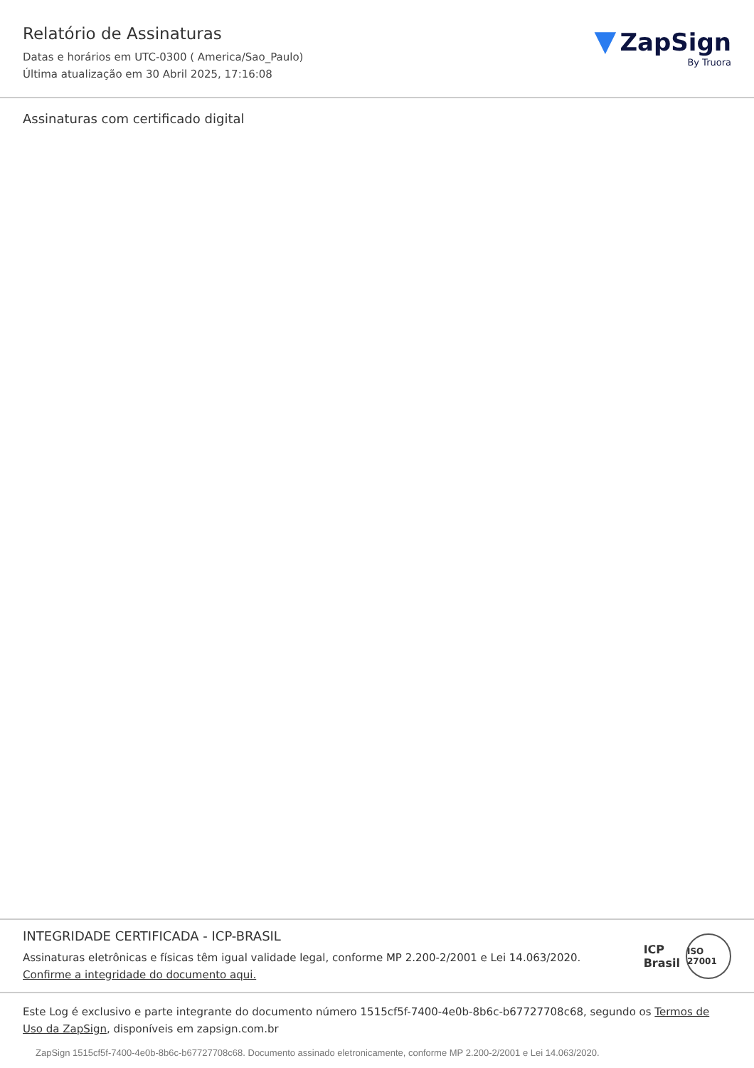Relatório de Assinaturas
Datas e horários em UTC-0300 ( America/Sao_Paulo)
Última atualização em 30 Abril 2025, 17:16:08
▼ ZapSign
By Truora
Assinaturas com certificado digital
INTEGRIDADE CERTIFICADA - ICP-BRASIL
Assinaturas eletrônicas e físicas têm igual validade legal, conforme MP 2.200-2/2001 e Lei 14.063/2020.
Confirme a integridade do documento aqui.
ICP
Brasil
ISO 27001
Este Log é exclusivo e parte integrante do documento número 1515cf5f-7400-4e0b-8b6c-b67727708c68, segundo os Termos de Uso da ZapSign, disponíveis em zapsign.com.br
ZapSign 1515cf5f-7400-4e0b-8b6c-b67727708c68. Documento assinado eletronicamente, conforme MP 2.200-2/2001 e Lei 14.063/2020.